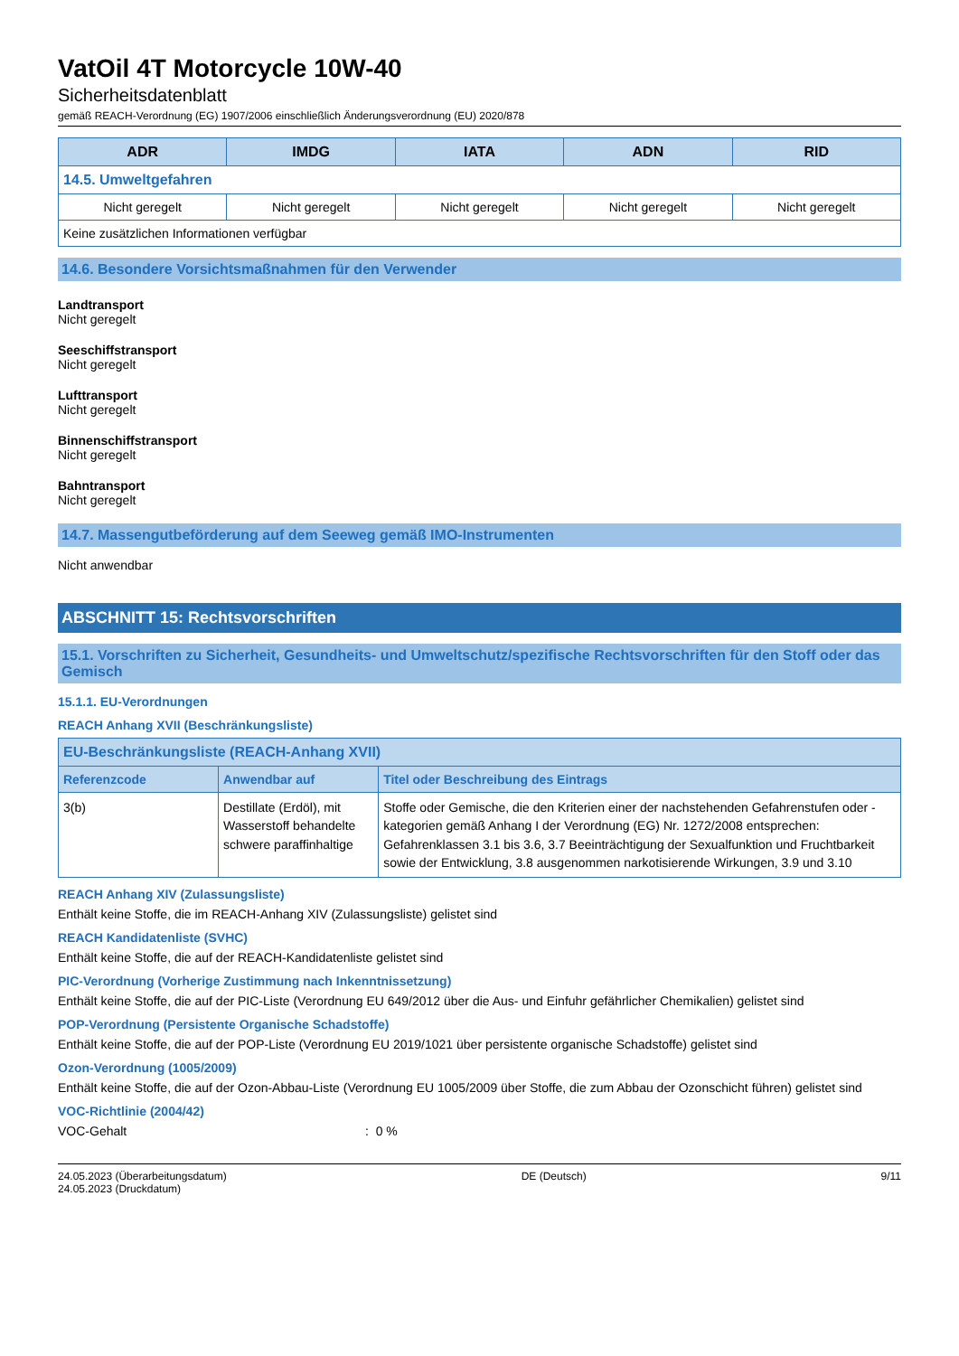VatOil 4T Motorcycle 10W-40
Sicherheitsdatenblatt
gemäß REACH-Verordnung (EG) 1907/2006 einschließlich Änderungsverordnung (EU) 2020/878
| ADR | IMDG | IATA | ADN | RID |
| --- | --- | --- | --- | --- |
| 14.5. Umweltgefahren | | | | |
| Nicht geregelt | Nicht geregelt | Nicht geregelt | Nicht geregelt | Nicht geregelt |
| Keine zusätzlichen Informationen verfügbar | | | | |
14.6. Besondere Vorsichtsmaßnahmen für den Verwender
Landtransport
Nicht geregelt
Seeschiffstransport
Nicht geregelt
Lufttransport
Nicht geregelt
Binnenschiffstransport
Nicht geregelt
Bahntransport
Nicht geregelt
14.7. Massengutbeförderung auf dem Seeweg gemäß IMO-Instrumenten
Nicht anwendbar
ABSCHNITT 15: Rechtsvorschriften
15.1. Vorschriften zu Sicherheit, Gesundheits- und Umweltschutz/spezifische Rechtsvorschriften für den Stoff oder das Gemisch
15.1.1. EU-Verordnungen
REACH Anhang XVII (Beschränkungsliste)
| EU-Beschränkungsliste (REACH-Anhang XVII) | | |
| --- | --- | --- |
| Referenzcode | Anwendbar auf | Titel oder Beschreibung des Eintrags |
| 3(b) | Destillate (Erdöl), mit Wasserstoff behandelte schwere paraffinhaltige | Stoffe oder Gemische, die den Kriterien einer der nachstehenden Gefahrenstufen oder -kategorien gemäß Anhang I der Verordnung (EG) Nr. 1272/2008 entsprechen: Gefahrenklassen 3.1 bis 3.6, 3.7 Beeinträchtigung der Sexualfunktion und Fruchtbarkeit sowie der Entwicklung, 3.8 ausgenommen narkotisierende Wirkungen, 3.9 und 3.10 |
REACH Anhang XIV (Zulassungsliste)
Enthält keine Stoffe, die im REACH-Anhang XIV (Zulassungsliste) gelistet sind
REACH Kandidatenliste (SVHC)
Enthält keine Stoffe, die auf der REACH-Kandidatenliste gelistet sind
PIC-Verordnung (Vorherige Zustimmung nach Inkenntnissetzung)
Enthält keine Stoffe, die auf der PIC-Liste (Verordnung EU 649/2012 über die Aus- und Einfuhr gefährlicher Chemikalien) gelistet sind
POP-Verordnung (Persistente Organische Schadstoffe)
Enthält keine Stoffe, die auf der POP-Liste (Verordnung EU 2019/1021 über persistente organische Schadstoffe) gelistet sind
Ozon-Verordnung (1005/2009)
Enthält keine Stoffe, die auf der Ozon-Abbau-Liste (Verordnung EU 1005/2009 über Stoffe, die zum Abbau der Ozonschicht führen) gelistet sind
VOC-Richtlinie (2004/42)
VOC-Gehalt: 0 %
24.05.2023 (Überarbeitungsdatum)
24.05.2023 (Druckdatum)
DE (Deutsch) 9/11